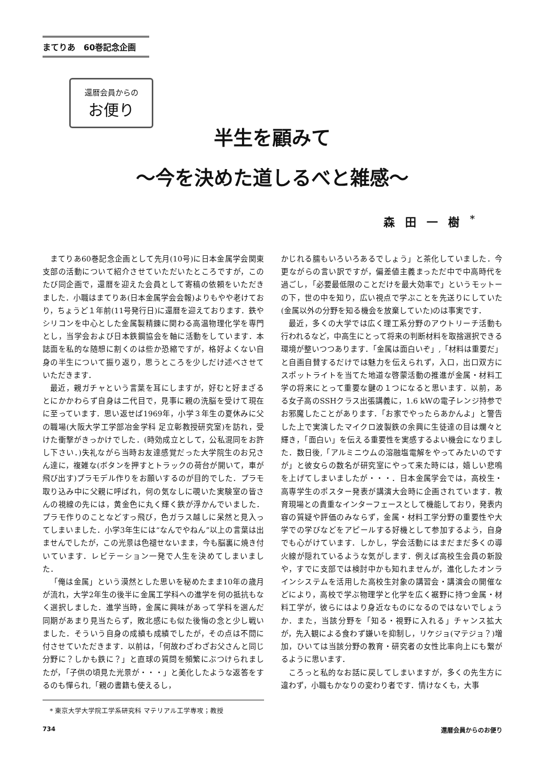まてりあ　60巻記念企画
還暦会員からの
お便り
半生を顧みて
～今を決めた道しるべと雑感～
森田一樹<sup>*</sup>
まてりあ60巻記念企画として先月(10号)に日本金属学会関東支部の活動について紹介させていただいたところですが，このたび同企画で，還暦を迎えた会員として寄稿の依頼をいただきました．小職はまてりあ(日本金属学会会報)よりもやや老けており，ちょうど１年前(11号発行日)に還暦を迎えております．鉄やシリコンを中心とした金属製精錬に関わる高温物理化学を専門とし，当学会および日本鉄鋼協会を軸に活動をしています．本誌面を私的な随想に割くのは些か恐縮ですが，格好よくない自身の半生について振り返り，思うところを少しだけ述べさせていただきます．
最近，親ガチャという言葉を耳にしますが，好むと好まざるとにかかわらず自身は二代目で，見事に親の洗脳を受けて現在に至っています．思い返せば1969年，小学３年生の夏休みに父の職場(大阪大学工学部冶金学科 足立彰教授研究室)を訪れ，受けた衝撃がきっかけでした．(時効成立として，公私混同をお許し下さい．)失礼ながら当時お友達感覚だった大学院生のお兄さん達に，複雑な(ボタンを押すとトラックの荷台が開いて，車が飛び出す)プラモデル作りをお願いするのが目的でした．プラモ取り込み中に父親に呼ばれ，何の気なしに覗いた実験室の皆さんの視線の先には，黄金色に丸く輝く鉄が浮かんでいました．プラモ作りのことなどすっ飛び，色ガラス越しに呆然と見入ってしまいました．小学3年生には“なんでやねん”以上の言葉は出ませんでしたが，この光景は色褪せないまま，今も脳裏に焼き付いています．レビテーション一発で人生を決めてしまいました．
「俺は金属」という漠然とした思いを秘めたまま10年の歳月が流れ，大学2年生の後半に金属工学科への進学を何の抵抗もなく選択しました．進学当時，金属に興味があって学科を選んだ同期があまり見当たらず，敗北感にも似た後悔の念と少し戦いました．そういう自身の成績も成績でしたが，その点は不問に付させていただきます．以前は，「何故わざわざお父さんと同じ分野に？しかも鉄に？」と直球の質問を頻繁にぶつけられましたが，「子供の頃見た光景が・・・」と美化したような返答をするのも憚られ,「親の書籍も使えるし，
* 東京大学大学院工学系研究科 マテリアル工学専攻；教授
かじれる臑もいろいろあるでしょう」と茶化していました．今更ながらの言い訳ですが，偏差値主義まっただ中で中高時代を過ごし，「必要最低限のことだけを最大効率で」というモットーの下，世の中を知り，広い視点で学ぶことを先送りにしていた(金属以外の分野を知る機会を放棄していた)のは事実です．
最近，多くの大学では広く理工系分野のアウトリーチ活動も行われるなど，中高生にとって将来の判断材料を取捨選択できる環境が整いつつあります．「金属は面白いぞ」,「材料は重要だ」と自画自賛するだけでは魅力を伝えられず，入口，出口双方にスポットライトを当てた地道な啓蒙活動の推進が金属・材料工学の将来にとって重要な鍵の１つになると思います．以前，ある女子高のSSHクラス出張講義に，1.6 kWの電子レンジ持参でお邪魔したことがあります．「お家でやったらあかんよ」と警告した上で実演したマイクロ波製鉄の余興に生徒達の目は爛々と輝き，「面白い」を伝える重要性を実感するよい機会になりました．数日後,「アルミニウムの溶融塩電解をやってみたいのですが」と彼女らの数名が研究室にやって来た時には，嬉しい悲鳴を上げてしまいましたが・・・．日本金属学会では，高校生・高専学生のポスター発表が講演大会時に企画されています．教育現場との貴重なインターフェースとして機能しており，発表内容の質疑や評価のみならず，金属・材料工学分野の重要性や大学での学びなどをアピールする好機として参加するよう，自身でも心がけています．しかし，学会活動にはまだまだ多くの導火線が隠れているような気がします．例えば高校生会員の新設や，すでに支部では検討中かも知れませんが，進化したオンラインシステムを活用した高校生対象の講習会・講演会の開催などにより，高校で学ぶ物理学と化学を広く裾野に持つ金属・材料工学が，彼らにはより身近なものになるのではないでしょうか．また，当該分野を「知る・視野に入れる」チャンス拡大が，先入観による食わず嫌いを抑制し，リケジョ(マテジョ？)増加，ひいては当該分野の教育・研究者の女性比率向上にも繋がるように思います．
ころっと私的なお話に戻してしまいますが，多くの先生方に違わず，小職もかなりの変わり者です．情けなくも，大事
734 還暦会員からのお便り